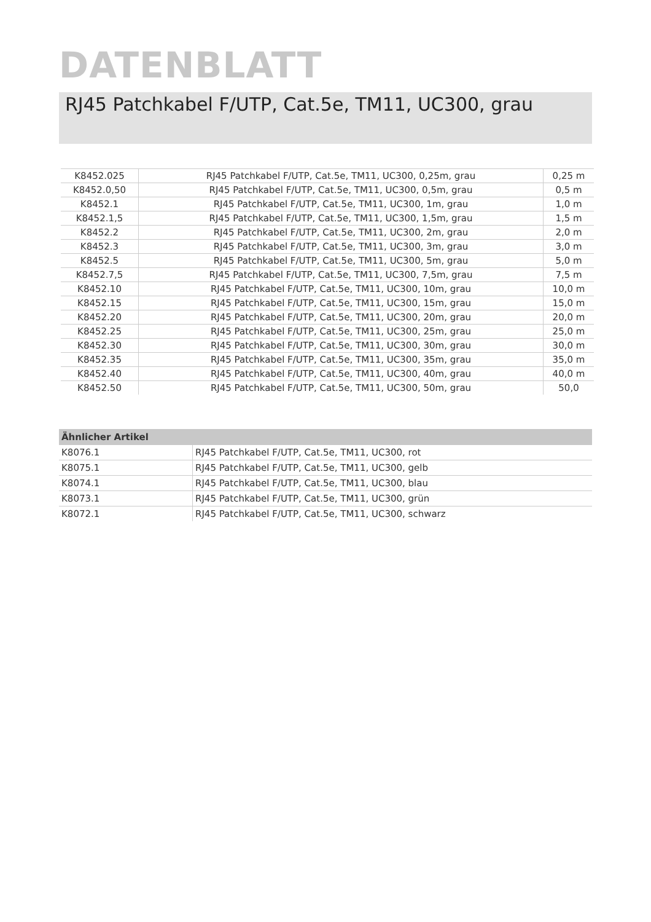DATENBLATT
RJ45 Patchkabel F/UTP, Cat.5e, TM11, UC300, grau
| K8452.025 | RJ45 Patchkabel F/UTP, Cat.5e, TM11, UC300, 0,25m, grau | 0,25 m |
| K8452.0,50 | RJ45 Patchkabel F/UTP, Cat.5e, TM11, UC300, 0,5m, grau | 0,5 m |
| K8452.1 | RJ45 Patchkabel F/UTP, Cat.5e, TM11, UC300, 1m, grau | 1,0 m |
| K8452.1,5 | RJ45 Patchkabel F/UTP, Cat.5e, TM11, UC300, 1,5m, grau | 1,5 m |
| K8452.2 | RJ45 Patchkabel F/UTP, Cat.5e, TM11, UC300, 2m, grau | 2,0 m |
| K8452.3 | RJ45 Patchkabel F/UTP, Cat.5e, TM11, UC300, 3m, grau | 3,0 m |
| K8452.5 | RJ45 Patchkabel F/UTP, Cat.5e, TM11, UC300, 5m, grau | 5,0 m |
| K8452.7,5 | RJ45 Patchkabel F/UTP, Cat.5e, TM11, UC300, 7,5m, grau | 7,5 m |
| K8452.10 | RJ45 Patchkabel F/UTP, Cat.5e, TM11, UC300, 10m, grau | 10,0 m |
| K8452.15 | RJ45 Patchkabel F/UTP, Cat.5e, TM11, UC300, 15m, grau | 15,0 m |
| K8452.20 | RJ45 Patchkabel F/UTP, Cat.5e, TM11, UC300, 20m, grau | 20,0 m |
| K8452.25 | RJ45 Patchkabel F/UTP, Cat.5e, TM11, UC300, 25m, grau | 25,0 m |
| K8452.30 | RJ45 Patchkabel F/UTP, Cat.5e, TM11, UC300, 30m, grau | 30,0 m |
| K8452.35 | RJ45 Patchkabel F/UTP, Cat.5e, TM11, UC300, 35m, grau | 35,0 m |
| K8452.40 | RJ45 Patchkabel F/UTP, Cat.5e, TM11, UC300, 40m, grau | 40,0 m |
| K8452.50 | RJ45 Patchkabel F/UTP, Cat.5e, TM11, UC300, 50m, grau | 50,0 |
| Ähnlicher Artikel | |
| --- | --- |
| K8076.1 | RJ45 Patchkabel F/UTP, Cat.5e, TM11, UC300, rot |
| K8075.1 | RJ45 Patchkabel F/UTP, Cat.5e, TM11, UC300, gelb |
| K8074.1 | RJ45 Patchkabel F/UTP, Cat.5e, TM11, UC300, blau |
| K8073.1 | RJ45 Patchkabel F/UTP, Cat.5e, TM11, UC300, grün |
| K8072.1 | RJ45 Patchkabel F/UTP, Cat.5e, TM11, UC300, schwarz |